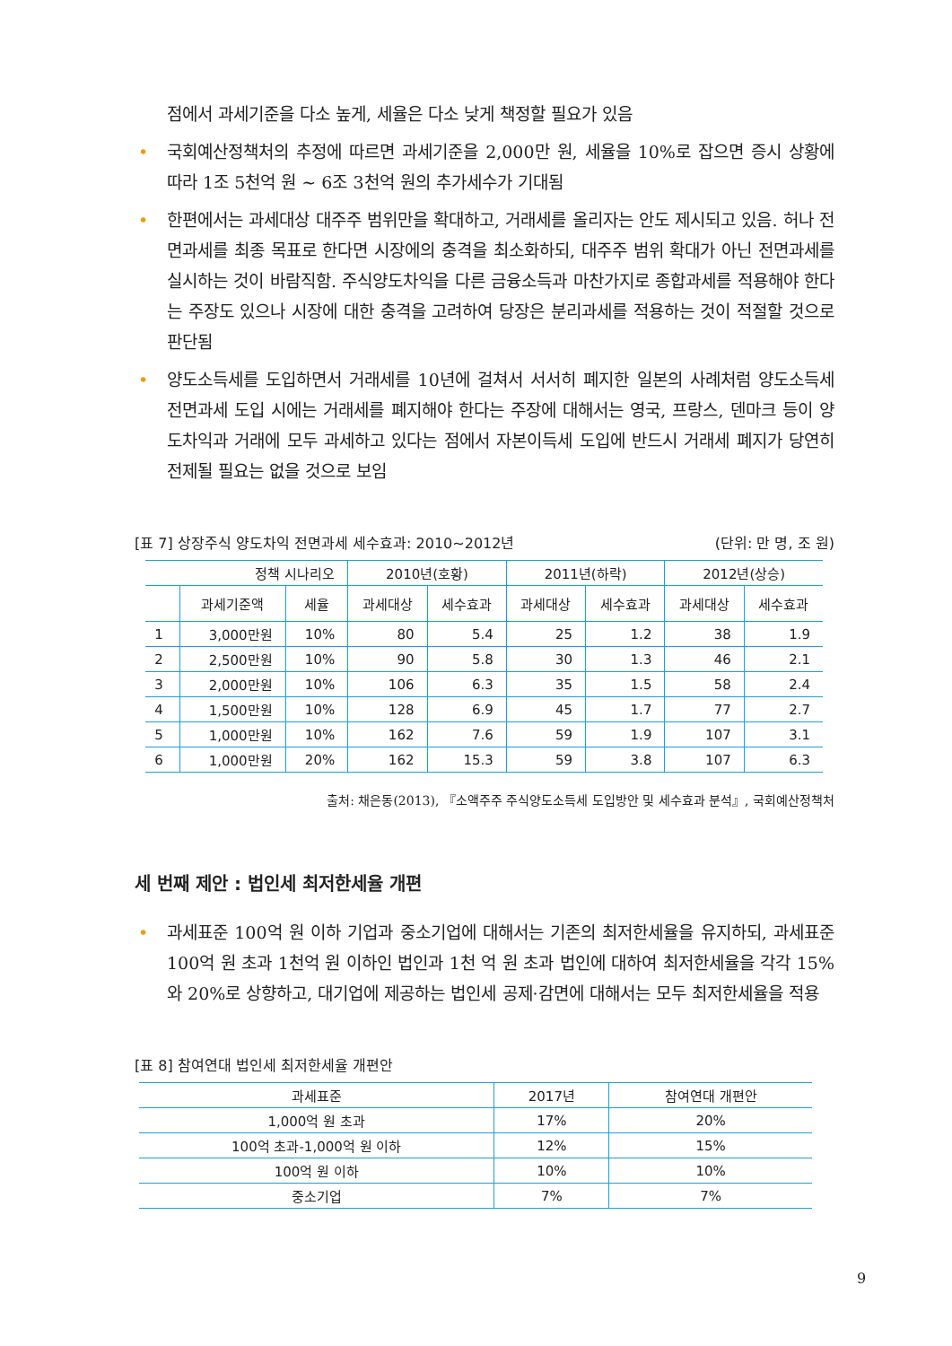점에서 과세기준을 다소 높게, 세율은 다소 낮게 책정할 필요가 있음
• 국회예산정책처의 추정에 따르면 과세기준을 2,000만 원, 세율을 10%로 잡으면 증시 상황에 따라 1조 5천억 원 ~ 6조 3천억 원의 추가세수가 기대됨
• 한편에서는 과세대상 대주주 범위만을 확대하고, 거래세를 올리자는 안도 제시되고 있음. 허나 전면과세를 최종 목표로 한다면 시장에의 충격을 최소화하되, 대주주 범위 확대가 아닌 전면과세를 실시하는 것이 바람직함. 주식양도차익을 다른 금융소득과 마찬가지로 종합과세를 적용해야 한다는 주장도 있으나 시장에 대한 충격을 고려하여 당장은 분리과세를 적용하는 것이 적절할 것으로 판단됨
• 양도소득세를 도입하면서 거래세를 10년에 걸쳐서 서서히 폐지한 일본의 사례처럼 양도소득세 전면과세 도입 시에는 거래세를 폐지해야 한다는 주장에 대해서는 영국, 프랑스, 덴마크 등이 양도차익과 거래에 모두 과세하고 있다는 점에서 자본이득세 도입에 반드시 거래세 폐지가 당연히 전제될 필요는 없을 것으로 보임
[표 7] 상장주식 양도차익 전면과세 세수효과: 2010~2012년 (단위: 만 명, 조 원)
| 정책 시나리오 | | | 2010년(호황) | | 2011년(하락) | | 2012년(상승) | |
| --- | --- | --- | --- | --- | --- | --- | --- | --- |
| | 과세기준액 | 세율 | 과세대상 | 세수효과 | 과세대상 | 세수효과 | 과세대상 | 세수효과 |
| 1 | 3,000만원 | 10% | 80 | 5.4 | 25 | 1.2 | 38 | 1.9 |
| 2 | 2,500만원 | 10% | 90 | 5.8 | 30 | 1.3 | 46 | 2.1 |
| 3 | 2,000만원 | 10% | 106 | 6.3 | 35 | 1.5 | 58 | 2.4 |
| 4 | 1,500만원 | 10% | 128 | 6.9 | 45 | 1.7 | 77 | 2.7 |
| 5 | 1,000만원 | 10% | 162 | 7.6 | 59 | 1.9 | 107 | 3.1 |
| 6 | 1,000만원 | 20% | 162 | 15.3 | 59 | 3.8 | 107 | 6.3 |
출처: 채은동(2013), 『소액주주 주식양도소득세 도입방안 및 세수효과 분석』, 국회예산정책처
세 번째 제안 : 법인세 최저한세율 개편
• 과세표준 100억 원 이하 기업과 중소기업에 대해서는 기존의 최저한세율을 유지하되, 과세표준 100억 원 초과 1천억 원 이하인 법인과 1천 억 원 초과 법인에 대하여 최저한세율을 각각 15%와 20%로 상향하고, 대기업에 제공하는 법인세 공제·감면에 대해서는 모두 최저한세율을 적용
[표 8] 참여연대 법인세 최저한세율 개편안
| 과세표준 | 2017년 | 참여연대 개편안 |
| --- | --- | --- |
| 1,000억 원 초과 | 17% | 20% |
| 100억 초과-1,000억 원 이하 | 12% | 15% |
| 100억 원 이하 | 10% | 10% |
| 중소기업 | 7% | 7% |
9